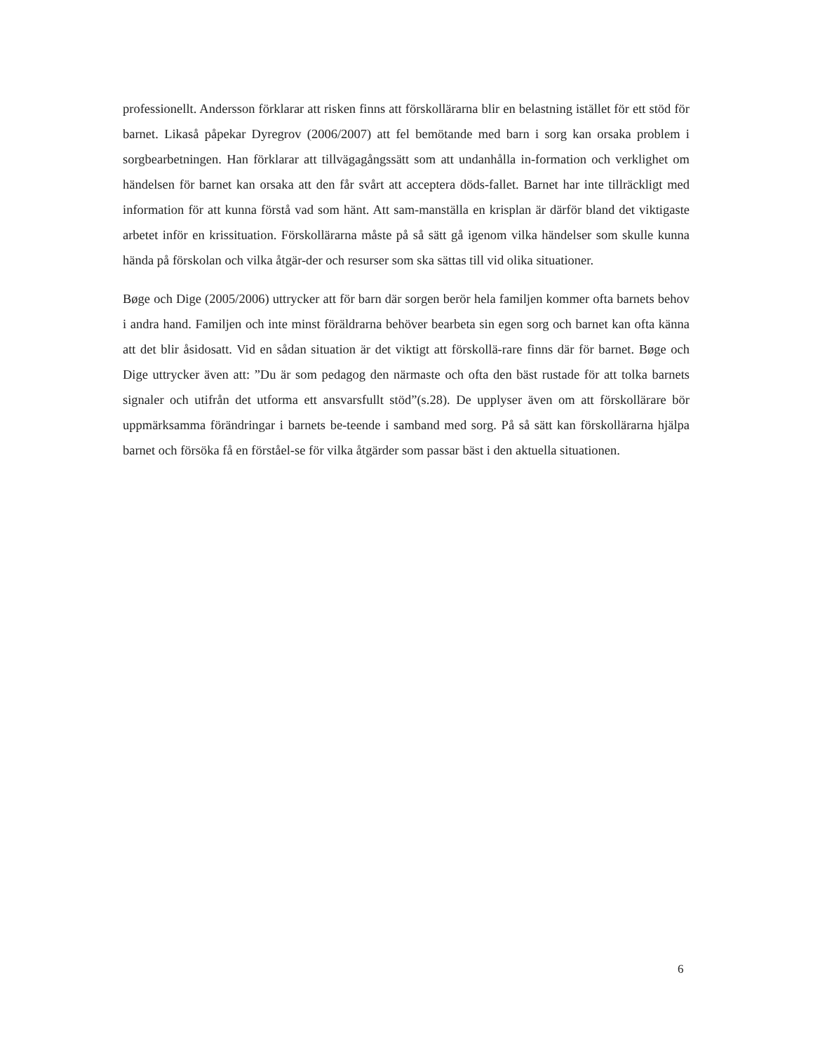professionellt. Andersson förklarar att risken finns att förskollärarna blir en belastning istället för ett stöd för barnet. Likaså påpekar Dyregrov (2006/2007) att fel bemötande med barn i sorg kan orsaka problem i sorgbearbetningen. Han förklarar att tillvägagångssätt som att undanhålla in-formation och verklighet om händelsen för barnet kan orsaka att den får svårt att acceptera döds-fallet. Barnet har inte tillräckligt med information för att kunna förstå vad som hänt. Att sam-manställa en krisplan är därför bland det viktigaste arbetet inför en krissituation. Förskollärarna måste på så sätt gå igenom vilka händelser som skulle kunna hända på förskolan och vilka åtgär-der och resurser som ska sättas till vid olika situationer.
Bøge och Dige (2005/2006) uttrycker att för barn där sorgen berör hela familjen kommer ofta barnets behov i andra hand. Familjen och inte minst föräldrarna behöver bearbeta sin egen sorg och barnet kan ofta känna att det blir åsidosatt. Vid en sådan situation är det viktigt att förskollä-rare finns där för barnet. Bøge och Dige uttrycker även att: ”Du är som pedagog den närmaste och ofta den bäst rustade för att tolka barnets signaler och utifrån det utforma ett ansvarsfullt stöd”(s.28). De upplyser även om att förskollärare bör uppmärksamma förändringar i barnets be-teende i samband med sorg. På så sätt kan förskollärarna hjälpa barnet och försöka få en förståel-se för vilka åtgärder som passar bäst i den aktuella situationen.
6